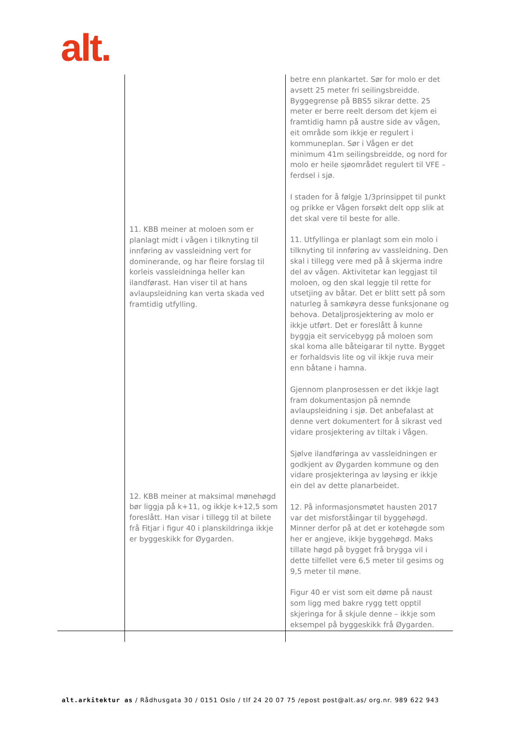alt.
| | 11. KBB meiner at moloen som er planlagt midt i vågen i tilknyting til innføring av vassleidning vert for dominerande, og har fleire forslag til korleis vassleidninga heller kan ilandførast. Han viser til at hans avlaupsleidning kan verta skada ved framtidig utfylling. 12. KBB meiner at maksimal mønehøgd bør liggja på k+11, og ikkje k+12,5 som foreslått. Han visar i tillegg til at bilete frå Fitjar i figur 40 i planskildringa ikkje er byggeskikk for Øygarden. | betre enn plankartet. Sør for molo er det avsett 25 meter fri seilingsbreidde. Byggegrense på BBS5 sikrar dette. 25 meter er berre reelt dersom det kjem ei framtidig hamn på austre side av vågen, eit område som ikkje er regulert i kommuneplan. Sør i Vågen er det minimum 41m seilingsbreidde, og nord for molo er heile sjøområdet regulert til VFE – ferdsel i sjø. I staden for å følgje 1/3prinsippet til punkt og prikke er Vågen forsøkt delt opp slik at det skal vere til beste for alle. 11. Utfyllinga er planlagt som ein molo i tilknyting til innføring av vassleidning. Den skal i tillegg vere med på å skjerma indre del av vågen. Aktivitetar kan leggjast til moloen, og den skal leggje til rette for utsetjing av båtar. Det er blitt sett på som naturleg å samkøyra desse funksjonane og behova. Detaljprosjektering av molo er ikkje utført. Det er foreslått å kunne byggja eit servicebygg på moloen som skal koma alle båteigarar til nytte. Bygget er forhaldsvis lite og vil ikkje ruva meir enn båtane i hamna. Gjennom planprosessen er det ikkje lagt fram dokumentasjon på nemnde avlaupsleidning i sjø. Det anbefalast at denne vert dokumentert for å sikrast ved vidare prosjektering av tiltak i Vågen. Sjølve ilandføringa av vassleidningen er godkjent av Øygarden kommune og den vidare prosjekteringa av løysing er ikkje ein del av dette planarbeidet. 12. På informasjonsmøtet hausten 2017 var det misforståingar til byggehøgd. Minner derfor på at det er kotehøgde som her er angjeve, ikkje byggehøgd. Maks tillate høgd på bygget frå brygga vil i dette tilfellet vere 6,5 meter til gesims og 9,5 meter til møne. Figur 40 er vist som eit døme på naust som ligg med bakre rygg tett opptil skjeringa for å skjule denne – ikkje som eksempel på byggeskikk frå Øygarden. |
alt.arkitektur as / Rådhusgata 30 / 0151 Oslo / tlf 24 20 07 75 /epost post@alt.as/ org.nr. 989 622 943